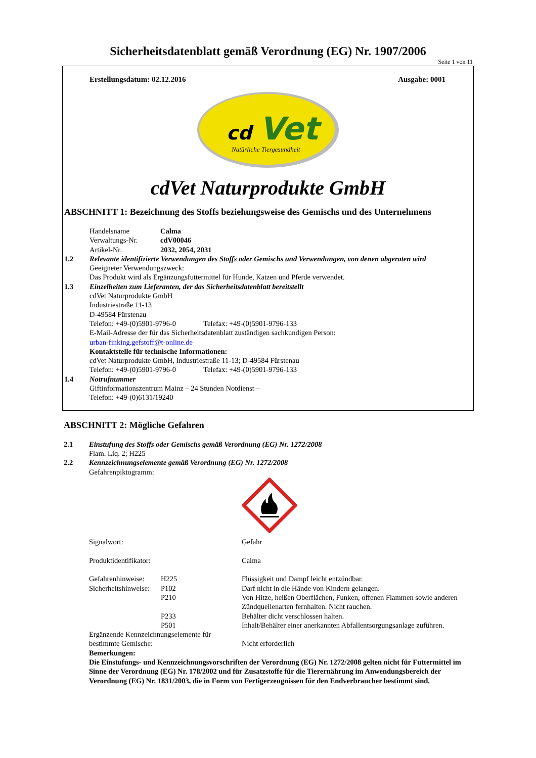Sicherheitsdatenblatt gemäß Verordnung (EG) Nr. 1907/2006
Seite 1 von 11
Erstellungsdatum: 02.12.2016 Ausgabe: 0001
cd
Vet
Natürliche Tiergesundheit
cdVet Naturprodukte GmbH
ABSCHNITT 1: Bezeichnung des Stoffs beziehungsweise des Gemischs und des Unternehmens
Handelsname Calma
Verwaltungs-Nr. cdV00046
Artikel-Nr. 2032, 2054, 2031
1.2 Relevante identifizierte Verwendungen des Stoffs oder Gemischs und Verwendungen, von denen abgeraten wird
Geeigneter Verwendungszweck:
Das Produkt wird als Ergänzungsfuttermittel für Hunde, Katzen und Pferde verwendet.
1.3 Einzelheiten zum Lieferanten, der das Sicherheitsdatenblatt bereitstellt
cdVet Naturprodukte GmbH
Industriestraße 11-13
D-49584 Fürstenau
Telefon: +49-(0)5901-9796-0 Telefax: +49-(0)5901-9796-133
E-Mail-Adresse der für das Sicherheitsdatenblatt zuständigen sachkundigen Person:
urban-finking.gefstoff@t-online.de
Kontaktstelle für technische Informationen:
cdVet Naturprodukte GmbH, Industriestraße 11-13; D-49584 Fürstenau
Telefon: +49-(0)5901-9796-0 Telefax: +49-(0)5901-9796-133
1.4 Notrufnummer
Giftinformationszentrum Mainz – 24 Stunden Notdienst –
Telefon: +49-(0)6131/19240
ABSCHNITT 2: Mögliche Gefahren
2.1 Einstufung des Stoffs oder Gemischs gemäß Verordnung (EG) Nr. 1272/2008
Flam. Liq. 2; H225
2.2 Kennzeichnungselemente gemäß Verordnung (EG) Nr. 1272/2008
Gefahrenpiktogramm:
Signalwort: Gefahr Produktidentifikator: Calma Gefahrenhinweise: H225 Flüssigkeit und Dampf leicht entzündbar. Sicherheitshinweise: P102 Darf nicht in die Hände von Kindern gelangen. P210 Von Hitze, heißen Oberflächen, Funken, offenen Flammen sowie anderen Zündquellenarten fernhalten. Nicht rauchen. P233 Behälter dicht verschlossen halten. P501 Inhalt/Behälter einer anerkannten Abfallentsorgungsanlage zuführen.
Ergänzende Kennzeichnungselemente für bestimmte Gemische: Nicht erforderlich
Bemerkungen:
Die Einstufungs- und Kennzeichnungsvorschriften der Verordnung (EG) Nr. 1272/2008 gelten nicht für Futtermittel im Sinne der Verordnung (EG) Nr. 178/2002 und für Zusatzstoffe für die Tierernährung im Anwendungsbereich der Verordnung (EG) Nr. 1831/2003, die in Form von Fertigerzeugnissen für den Endverbraucher bestimmt sind.